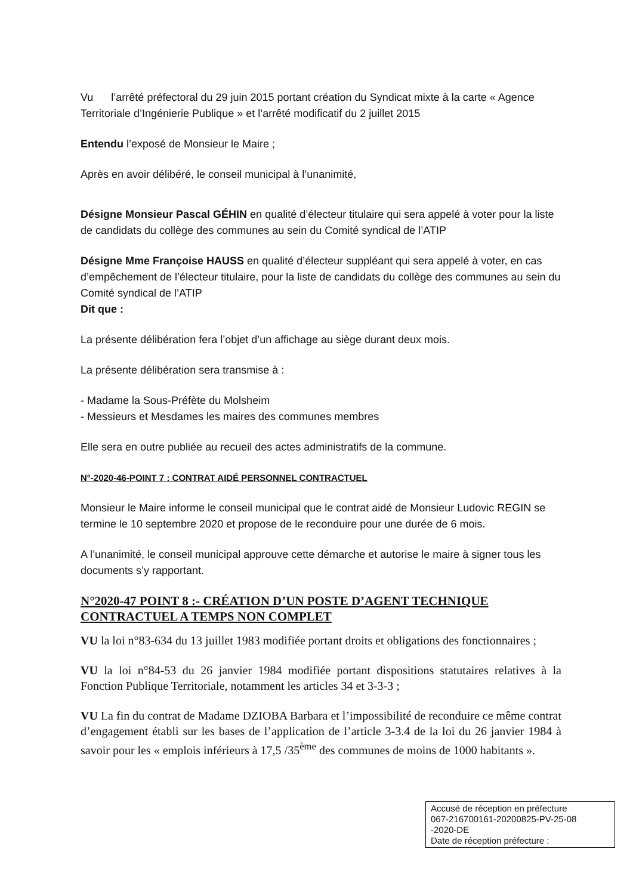Vu l’arrêté préfectoral du 29 juin 2015 portant création du Syndicat mixte à la carte « Agence Territoriale d’Ingénierie Publique » et l’arrêté modificatif du 2 juillet 2015
Entendu l’exposé de Monsieur le Maire ;
Après en avoir délibéré, le conseil municipal à l’unanimité,
Désigne Monsieur Pascal GÉHIN en qualité d’électeur titulaire qui sera appelé à voter pour la liste de candidats du collège des communes au sein du Comité syndical de l’ATIP
Désigne Mme Françoise HAUSS en qualité d’électeur suppléant qui sera appelé à voter, en cas d’empêchement de l’électeur titulaire, pour la liste de candidats du collège des communes au sein du Comité syndical de l’ATIP
Dit que :
La présente délibération fera l’objet d’un affichage au siège durant deux mois.
La présente délibération sera transmise à :
- Madame la Sous-Préfète du Molsheim
- Messieurs et Mesdames les maires des communes membres
Elle sera en outre publiée au recueil des actes administratifs de la commune.
N°-2020-46-POINT 7 : CONTRAT AIDÉ PERSONNEL CONTRACTUEL
Monsieur le Maire informe le conseil municipal que le contrat aidé de Monsieur Ludovic REGIN se termine le 10 septembre 2020 et propose de le reconduire pour une durée de 6 mois.
A l’unanimité, le conseil municipal approuve cette démarche et autorise le maire à signer tous les documents s’y rapportant.
N°2020-47 POINT 8 :- CRÉATION D’UN POSTE D’AGENT TECHNIQUE CONTRACTUEL A TEMPS NON COMPLET
VU la loi n°83-634 du 13 juillet 1983 modifiée portant droits et obligations des fonctionnaires ;
VU la loi n°84-53 du 26 janvier 1984 modifiée portant dispositions statutaires relatives à la Fonction Publique Territoriale, notamment les articles 34 et 3-3-3 ;
VU La fin du contrat de Madame DZIOBA Barbara et l’impossibilité de reconduire ce même contrat d’engagement établi sur les bases de l’application de l’article 3-3.4 de la loi du 26 janvier 1984 à savoir pour les « emplois inférieurs à 17,5 /35<sup>ème</sup> des communes de moins de 1000 habitants ».
Accusé de réception en préfecture
067-216700161-20200825-PV-25-08
-2020-DE
Date de réception préfecture :